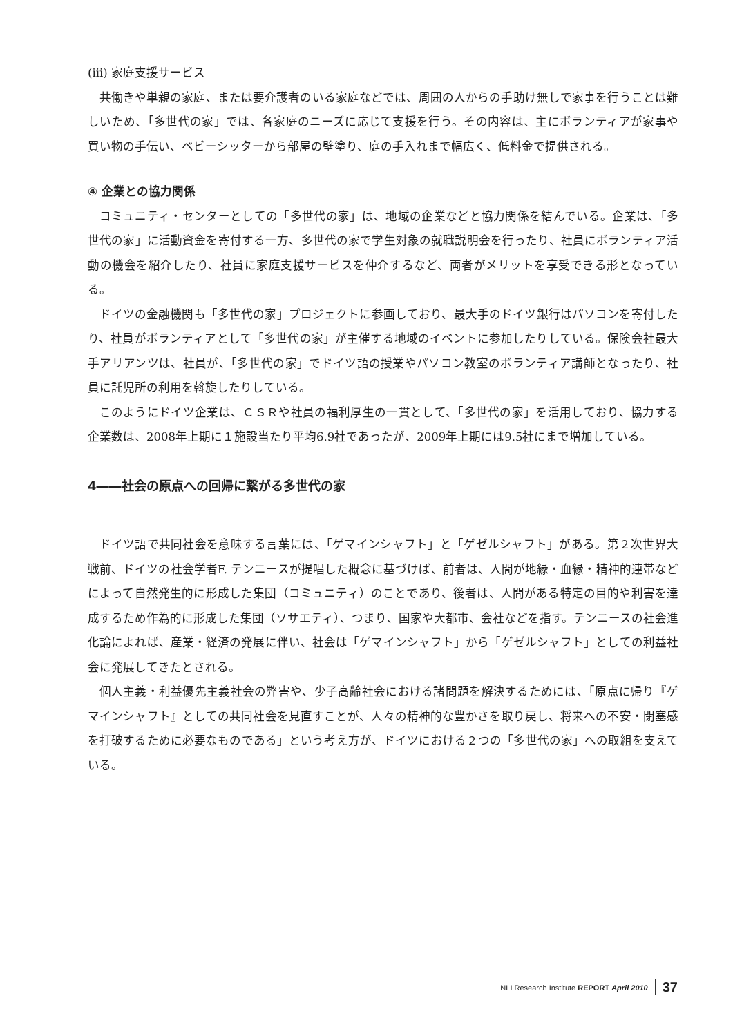(iii) 家庭支援サービス
共働きや単親の家庭、または要介護者のいる家庭などでは、周囲の人からの手助け無しで家事を行うことは難しいため、「多世代の家」では、各家庭のニーズに応じて支援を行う。その内容は、主にボランティアが家事や買い物の手伝い、ベビーシッターから部屋の壁塗り、庭の手入れまで幅広く、低料金で提供される。
④ 企業との協力関係
コミュニティ・センターとしての「多世代の家」は、地域の企業などと協力関係を結んでいる。企業は、「多世代の家」に活動資金を寄付する一方、多世代の家で学生対象の就職説明会を行ったり、社員にボランティア活動の機会を紹介したり、社員に家庭支援サービスを仲介するなど、両者がメリットを享受できる形となっている。
ドイツの金融機関も「多世代の家」プロジェクトに参画しており、最大手のドイツ銀行はパソコンを寄付したり、社員がボランティアとして「多世代の家」が主催する地域のイベントに参加したりしている。保険会社最大手アリアンツは、社員が、「多世代の家」でドイツ語の授業やパソコン教室のボランティア講師となったり、社員に託児所の利用を斡旋したりしている。
このようにドイツ企業は、ＣＳＲや社員の福利厚生の一貫として、「多世代の家」を活用しており、協力する企業数は、2008年上期に１施設当たり平均6.9社であったが、2009年上期には9.5社にまで増加している。
4――社会の原点への回帰に繋がる多世代の家
ドイツ語で共同社会を意味する言葉には、「ゲマインシャフト」と「ゲゼルシャフト」がある。第２次世界大戦前、ドイツの社会学者F. テンニースが提唱した概念に基づけば、前者は、人間が地縁・血縁・精神的連帯などによって自然発生的に形成した集団（コミュニティ）のことであり、後者は、人間がある特定の目的や利害を達成するため作為的に形成した集団（ソサエティ）、つまり、国家や大都市、会社などを指す。テンニースの社会進化論によれば、産業・経済の発展に伴い、社会は「ゲマインシャフト」から「ゲゼルシャフト」としての利益社会に発展してきたとされる。
個人主義・利益優先主義社会の弊害や、少子高齢社会における諸問題を解決するためには、「原点に帰り『ゲマインシャフト』としての共同社会を見直すことが、人々の精神的な豊かさを取り戻し、将来への不安・閉塞感を打破するために必要なものである」という考え方が、ドイツにおける２つの「多世代の家」への取組を支えている。
NLI Research Institute REPORT April 2010 37